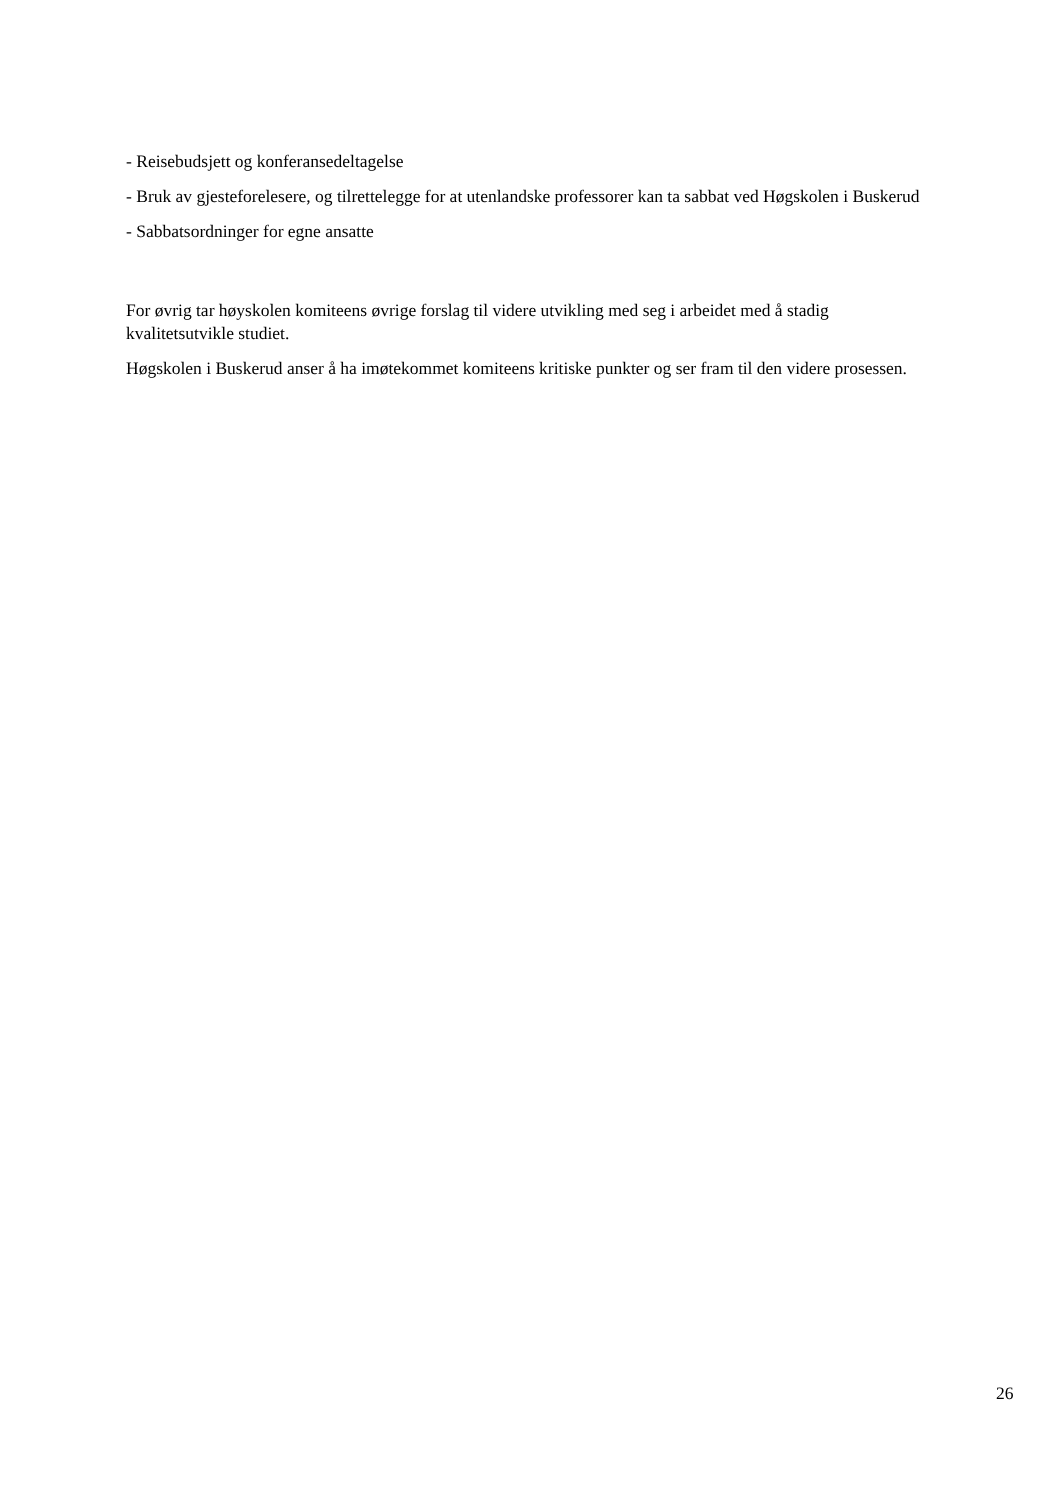- Reisebudsjett og konferansedeltagelse
- Bruk av gjesteforelesere, og tilrettelegge for at utenlandske professorer kan ta sabbat ved Høgskolen i Buskerud
- Sabbatsordninger for egne ansatte
For øvrig tar høyskolen komiteens øvrige forslag til videre utvikling med seg i arbeidet med å stadig kvalitetsutvikle studiet.
Høgskolen i Buskerud anser å ha imøtekommet komiteens kritiske punkter og ser fram til den videre prosessen.
26